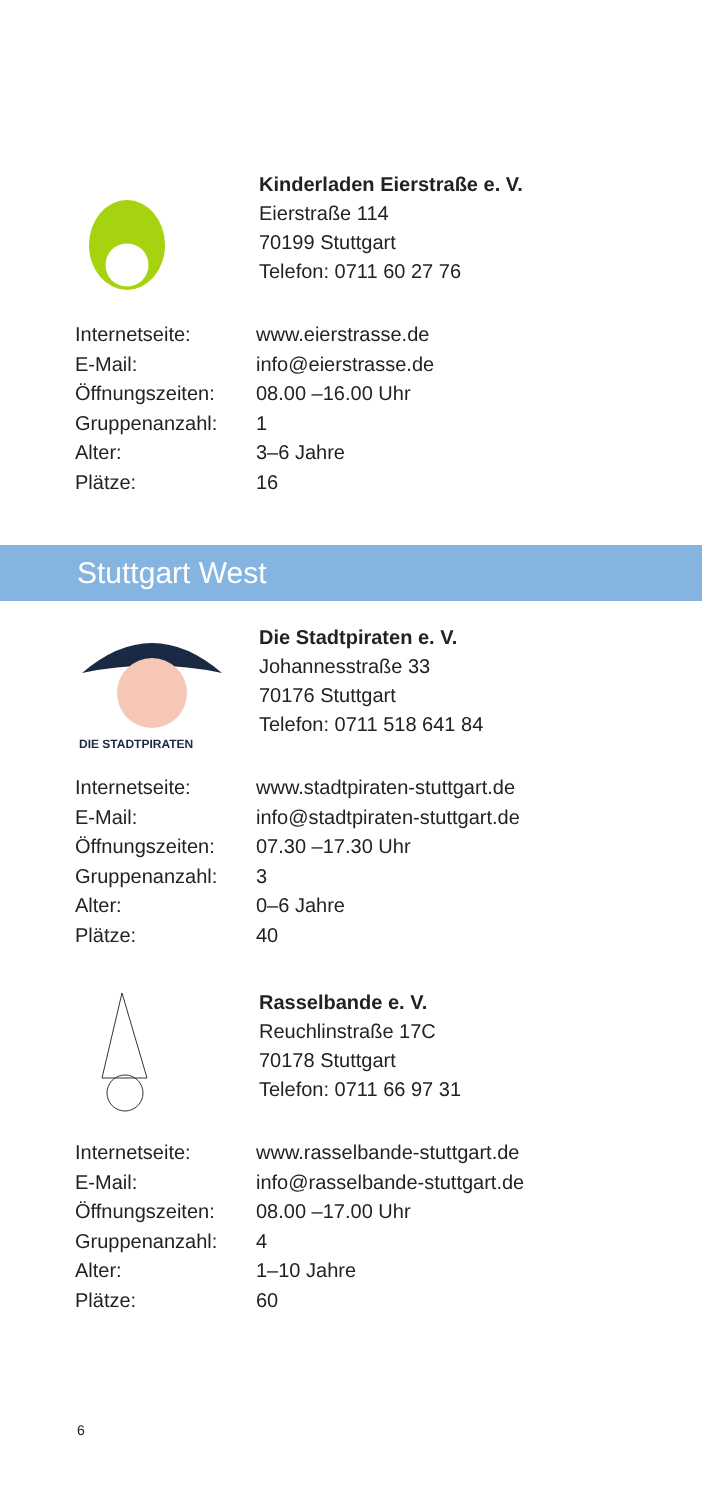Kinderladen Eierstraße e. V.
Eierstraße 114
70199 Stuttgart
Telefon: 0711 60 27 76
| Internetseite: | www.eierstrasse.de |
| E-Mail: | info@eierstrasse.de |
| Öffnungszeiten: | 08.00 –16.00 Uhr |
| Gruppenanzahl: | 1 |
| Alter: | 3–6 Jahre |
| Plätze: | 16 |
Stuttgart West
DIE STADTPIRATEN
Die Stadtpiraten e. V.
Johannesstraße 33
70176 Stuttgart
Telefon: 0711 518 641 84
| Internetseite: | www.stadtpiraten-stuttgart.de |
| E-Mail: | info@stadtpiraten-stuttgart.de |
| Öffnungszeiten: | 07.30 –17.30 Uhr |
| Gruppenanzahl: | 3 |
| Alter: | 0–6 Jahre |
| Plätze: | 40 |
Rasselbande e. V.
Reuchlinstraße 17C
70178 Stuttgart
Telefon: 0711 66 97 31
| Internetseite: | www.rasselbande-stuttgart.de |
| E-Mail: | info@rasselbande-stuttgart.de |
| Öffnungszeiten: | 08.00 –17.00 Uhr |
| Gruppenanzahl: | 4 |
| Alter: | 1–10 Jahre |
| Plätze: | 60 |
6